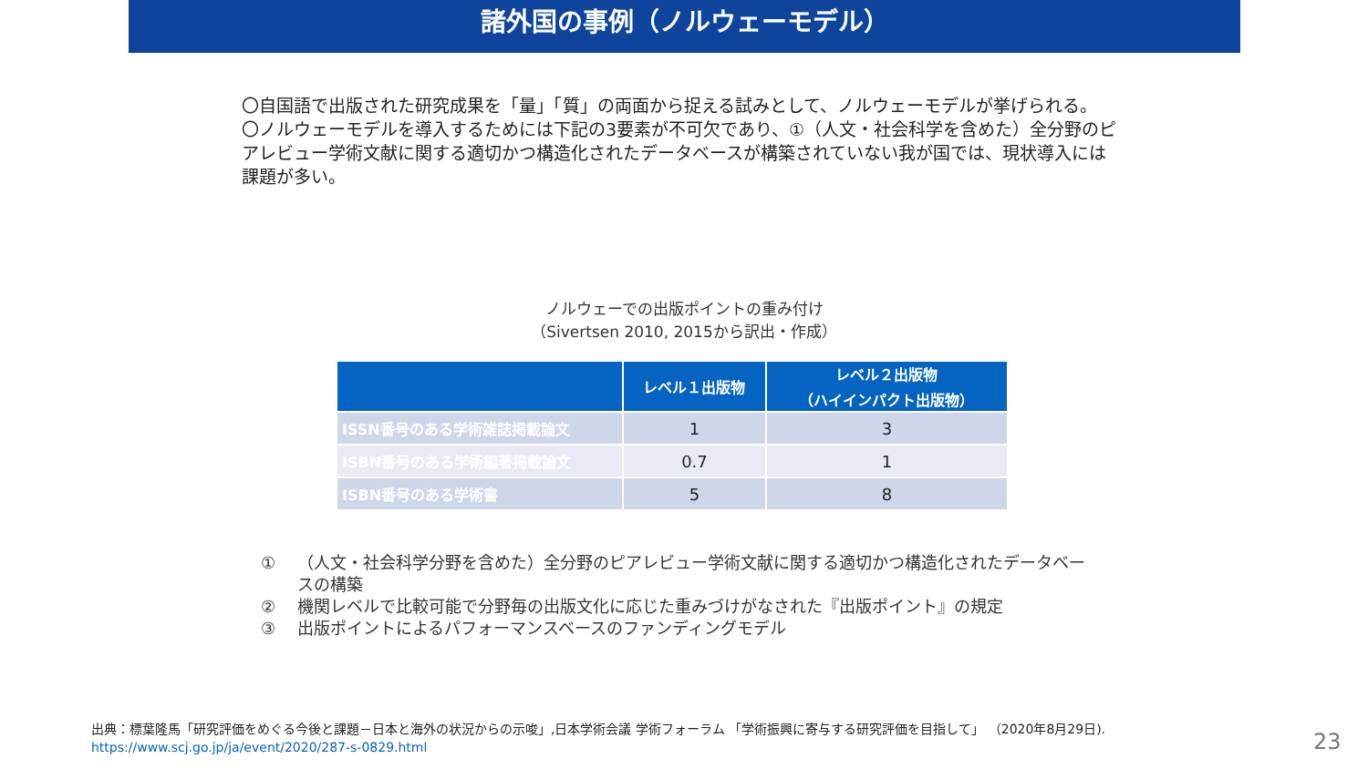諸外国の事例（ノルウェーモデル）
〇自国語で出版された研究成果を「量」「質」の両面から捉える試みとして、ノルウェーモデルが挙げられる。
〇ノルウェーモデルを導入するためには下記の3要素が不可欠であり、①（人文・社会科学を含めた）全分野のピアレビュー学術文献に関する適切かつ構造化されたデータベースが構築されていない我が国では、現状導入には課題が多い。
ノルウェーでの出版ポイントの重み付け
（Sivertsen 2010, 2015から訳出・作成）
| | レベル１出版物 | レベル２出版物 （ハイインパクト出版物） |
| --- | --- | --- |
| ISSN番号のある学術雑誌掲載論文 | 1 | 3 |
| ISBN番号のある学術編著掲載論文 | 0.7 | 1 |
| ISBN番号のある学術書 | 5 | 8 |
① （人文・社会科学分野を含めた）全分野のピアレビュー学術文献に関する適切かつ構造化されたデータベースの構築
② 機関レベルで比較可能で分野毎の出版文化に応じた重みづけがなされた『出版ポイント』の規定
③ 出版ポイントによるパフォーマンスベースのファンディングモデル
出典：標葉隆馬「研究評価をめぐる今後と課題－日本と海外の状況からの示唆」,日本学術会議 学術フォーラム 「学術振興に寄与する研究評価を目指して」 （2020年8月29日).
https://www.scj.go.jp/ja/event/2020/287-s-0829.html
23